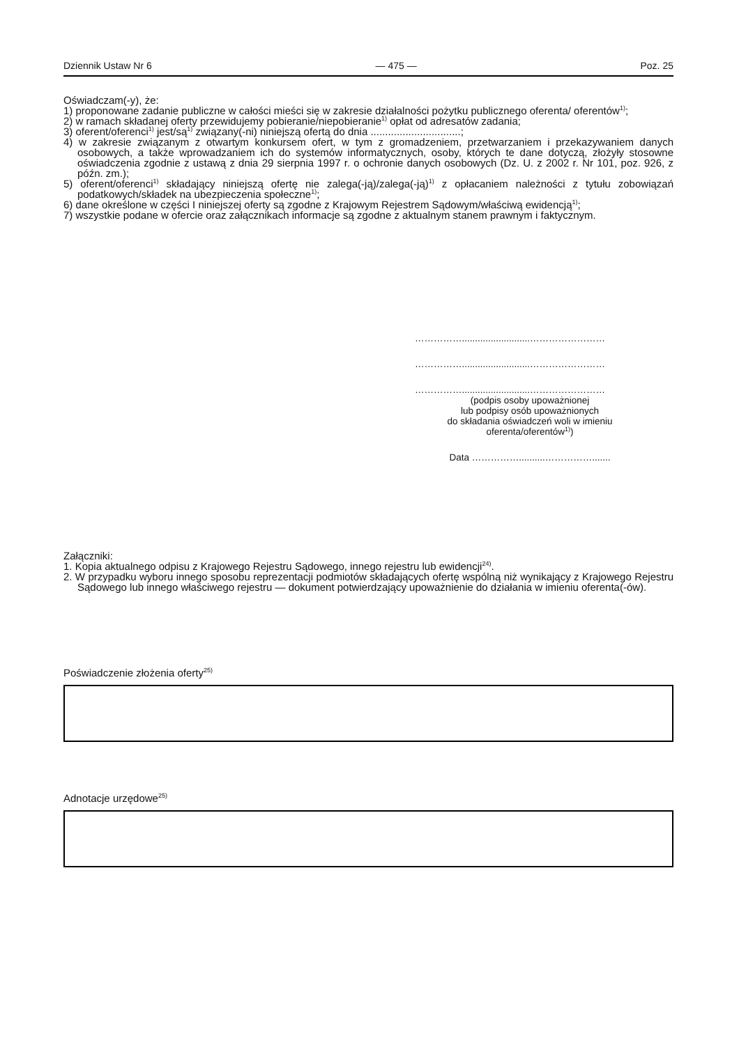Dziennik Ustaw Nr 6 — 475 — Poz. 25
Oświadczam(-y), że:
1) proponowane zadanie publiczne w całości mieści się w zakresie działalności pożytku publicznego oferenta/ oferentów<sup>1)</sup>;
2) w ramach składanej oferty przewidujemy pobieranie/niepobieranie<sup>1)</sup> opłat od adresatów zadania;
3) oferent/oferenci<sup>1)</sup> jest/są<sup>1)</sup> związany(-ni) niniejszą ofertą do dnia ...............................;
4) w zakresie związanym z otwartym konkursem ofert, w tym z gromadzeniem, przetwarzaniem i przekazywaniem danych osobowych, a także wprowadzaniem ich do systemów informatycznych, osoby, których te dane dotyczą, złożyły stosowne oświadczenia zgodnie z ustawą z dnia 29 sierpnia 1997 r. o ochronie danych osobowych (Dz. U. z 2002 r. Nr 101, poz. 926, z późn. zm.);
5) oferent/oferenci<sup>1)</sup> składający niniejszą ofertę nie zalega(-ją)/zalega(-ją)<sup>1)</sup> z opłacaniem należności z tytułu zobowiązań podatkowych/składek na ubezpieczenia społeczne<sup>1)</sup>;
6) dane określone w części I niniejszej oferty są zgodne z Krajowym Rejestrem Sądowym/właściwą ewidencją<sup>1)</sup>;
7) wszystkie podane w ofercie oraz załącznikach informacje są zgodne z aktualnym stanem prawnym i faktycznym.
……………..........................……………………
……………..........................……………………
……………..........................……………………
(podpis osoby upoważnionej
lub podpisy osób upoważnionych
do składania oświadczeń woli w imieniu
oferenta/oferentów<sup>1)</sup>)
Data ……………..........…………….......
Załączniki:
1. Kopia aktualnego odpisu z Krajowego Rejestru Sądowego, innego rejestru lub ewidencji<sup>24)</sup>.
2. W przypadku wyboru innego sposobu reprezentacji podmiotów składających ofertę wspólną niż wynikający z Krajowego Rejestru Sądowego lub innego właściwego rejestru — dokument potwierdzający upoważnienie do działania w imieniu oferenta(-ów).
Poświadczenie złożenia oferty<sup>25)</sup>
Adnotacje urzędowe<sup>25)</sup>